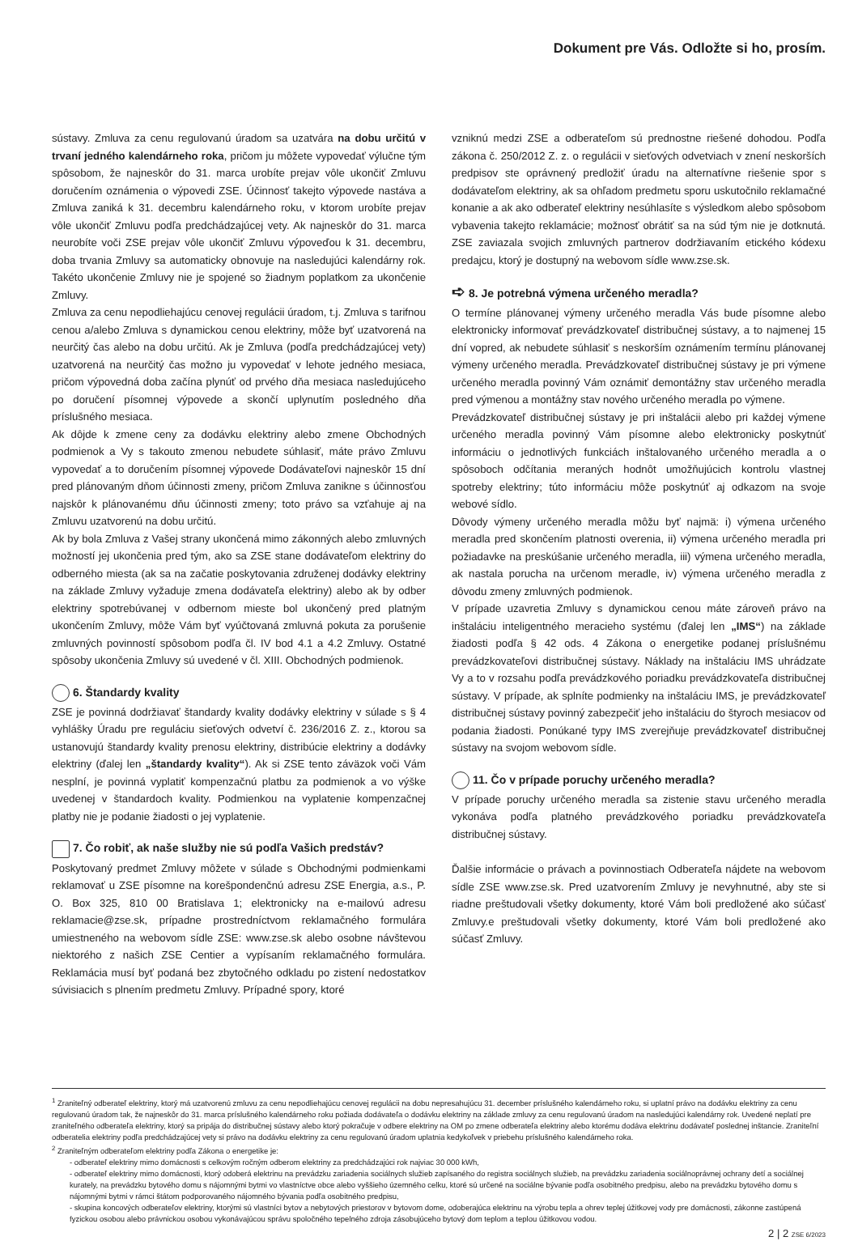Dokument pre Vás. Odložte si ho, prosím.
sústavy. Zmluva za cenu regulovanú úradom sa uzatvára na dobu určitú v trvaní jedného kalendárneho roka, pričom ju môžete vypovedať výlučne tým spôsobom, že najneskôr do 31. marca urobíte prejav vôle ukončiť Zmluvu doručením oznámenia o výpovedi ZSE. Účinnosť takejto výpovede nastáva a Zmluva zaniká k 31. decembru kalendárneho roku, v ktorom urobíte prejav vôle ukončiť Zmluvu podľa predchádzajúcej vety. Ak najneskôr do 31. marca neurobíte voči ZSE prejav vôle ukončiť Zmluvu výpoveďou k 31. decembru, doba trvania Zmluvy sa automaticky obnovuje na nasledujúci kalendárny rok. Takéto ukončenie Zmluvy nie je spojené so žiadnym poplatkom za ukončenie Zmluvy.
Zmluva za cenu nepodliehajúcu cenovej regulácii úradom, t.j. Zmluva s tarifnou cenou a/alebo Zmluva s dynamickou cenou elektriny, môže byť uzatvorená na neurčitý čas alebo na dobu určitú. Ak je Zmluva (podľa predchádzajúcej vety) uzatvorená na neurčitý čas možno ju vypovedať v lehote jedného mesiaca, pričom výpovedná doba začína plynúť od prvého dňa mesiaca nasledujúceho po doručení písomnej výpovede a skončí uplynutím posledného dňa príslušného mesiaca.
Ak dôjde k zmene ceny za dodávku elektriny alebo zmene Obchodných podmienok a Vy s takouto zmenou nebudete súhlasiť, máte právo Zmluvu vypovedať a to doručením písomnej výpovede Dodávateľovi najneskôr 15 dní pred plánovaným dňom účinnosti zmeny, pričom Zmluva zanikne s účinnosťou najskôr k plánovanému dňu účinnosti zmeny; toto právo sa vzťahuje aj na Zmluvu uzatvorenú na dobu určitú.
Ak by bola Zmluva z Vašej strany ukončená mimo zákonných alebo zmluvných možností jej ukončenia pred tým, ako sa ZSE stane dodávateľom elektriny do odberného miesta (ak sa na začatie poskytovania združenej dodávky elektriny na základe Zmluvy vyžaduje zmena dodávateľa elektriny) alebo ak by odber elektriny spotrebúvanej v odbernom mieste bol ukončený pred platným ukončením Zmluvy, môže Vám byť vyúčtovaná zmluvná pokuta za porušenie zmluvných povinností spôsobom podľa čl. IV bod 4.1 a 4.2 Zmluvy. Ostatné spôsoby ukončenia Zmluvy sú uvedené v čl. XIII. Obchodných podmienok.
6. Štandardy kvality
ZSE je povinná dodržiavať štandardy kvality dodávky elektriny v súlade s § 4 vyhlášky Úradu pre reguláciu sieťových odvetví č. 236/2016 Z. z., ktorou sa ustanovujú štandardy kvality prenosu elektriny, distribúcie elektriny a dodávky elektriny (ďalej len „štandardy kvality“). Ak si ZSE tento záväzok voči Vám nesplní, je povinná vyplatiť kompenzačnú platbu za podmienok a vo výške uvedenej v štandardoch kvality. Podmienkou na vyplatenie kompenzačnej platby nie je podanie žiadosti o jej vyplatenie.
7. Čo robiť, ak naše služby nie sú podľa Vašich predstáv?
Poskytovaný predmet Zmluvy môžete v súlade s Obchodnými podmienkami reklamovať u ZSE písomne na korešpondenčnú adresu ZSE Energia, a.s., P. O. Box 325, 810 00 Bratislava 1; elektronicky na e-mailovú adresu reklamacie@zse.sk, prípadne prostredníctvom reklamačného formulára umiestneného na webovom sídle ZSE: www.zse.sk alebo osobne návštevou niektorého z našich ZSE Centier a vypísaním reklamačného formulára. Reklamácia musí byť podaná bez zbytočného odkladu po zistení nedostatkov súvisiacich s plnením predmetu Zmluvy. Prípadné spory, ktoré
vzniknú medzi ZSE a odberateľom sú prednostne riešené dohodou. Podľa zákona č. 250/2012 Z. z. o regulácii v sieťových odvetviach v znení neskorších predpisov ste oprávnený predložiť úradu na alternatívne riešenie spor s dodávateľom elektriny, ak sa ohľadom predmetu sporu uskutočnilo reklamačné konanie a ak ako odberateľ elektriny nesúhlasíte s výsledkom alebo spôsobom vybavenia takejto reklamácie; možnosť obrátiť sa na súd tým nie je dotknutá. ZSE zaviazala svojich zmluvných partnerov dodržiavaním etického kódexu predajcu, ktorý je dostupný na webovom sídle www.zse.sk.
➪ 8. Je potrebná výmena určeného meradla?
O termíne plánovanej výmeny určeného meradla Vás bude písomne alebo elektronicky informovať prevádzkovateľ distribučnej sústavy, a to najmenej 15 dní vopred, ak nebudete súhlasiť s neskorším oznámením termínu plánovanej výmeny určeného meradla. Prevádzkovateľ distribučnej sústavy je pri výmene určeného meradla povinný Vám oznámiť demontážny stav určeného meradla pred výmenou a montážny stav nového určeného meradla po výmene.
Prevádzkovateľ distribučnej sústavy je pri inštalácii alebo pri každej výmene určeného meradla povinný Vám písomne alebo elektronicky poskytnúť informáciu o jednotlivých funkciách inštalovaného určeného meradla a o spôsoboch odčítania meraných hodnôt umožňujúcich kontrolu vlastnej spotreby elektriny; túto informáciu môže poskytnúť aj odkazom na svoje webové sídlo.
Dôvody výmeny určeného meradla môžu byť najmä: i) výmena určeného meradla pred skončením platnosti overenia, ii) výmena určeného meradla pri požiadavke na preskúšanie určeného meradla, iii) výmena určeného meradla, ak nastala porucha na určenom meradle, iv) výmena určeného meradla z dôvodu zmeny zmluvných podmienok.
V prípade uzavretia Zmluvy s dynamickou cenou máte zároveň právo na inštaláciu inteligentného meracieho systému (ďalej len „IMS“) na základe žiadosti podľa § 42 ods. 4 Zákona o energetike podanej príslušnému prevádzkovateľovi distribučnej sústavy. Náklady na inštaláciu IMS uhrádzate Vy a to v rozsahu podľa prevádzkového poriadku prevádzkovateľa distribučnej sústavy. V prípade, ak splníte podmienky na inštaláciu IMS, je prevádzkovateľ distribučnej sústavy povinný zabezpečiť jeho inštaláciu do štyroch mesiacov od podania žiadosti. Ponúkané typy IMS zverejňuje prevádzkovateľ distribučnej sústavy na svojom webovom sídle.
11. Čo v prípade poruchy určeného meradla?
V prípade poruchy určeného meradla sa zistenie stavu určeného meradla vykonáva podľa platného prevádzkového poriadku prevádzkovateľa distribučnej sústavy.
Ďalšie informácie o právach a povinnostiach Odberateľa nájdete na webovom sídle ZSE www.zse.sk. Pred uzatvorením Zmluvy je nevyhnutné, aby ste si riadne preštudovali všetky dokumenty, ktoré Vám boli predložené ako súčasť Zmluvy.e preštudovali všetky dokumenty, ktoré Vám boli predložené ako súčasť Zmluvy.
<sup>1</sup> Zraniteľný odberateľ elektriny, ktorý má uzatvorenú zmluvu za cenu nepodliehajúcu cenovej regulácii na dobu nepresahujúcu 31. december príslušného kalendárneho roku, si uplatní právo na dodávku elektriny za cenu regulovanú úradom tak, že najneskôr do 31. marca príslušného kalendárneho roku požiada dodávateľa o dodávku elektriny na základe zmluvy za cenu regulovanú úradom na nasledujúci kalendárny rok. Uvedené neplatí pre zraniteľného odberateľa elektriny, ktorý sa pripája do distribučnej sústavy alebo ktorý pokračuje v odbere elektriny na OM po zmene odberateľa elektriny alebo ktorému dodáva elektrinu dodávateľ poslednej inštancie. Zraniteľní odberatelia elektriny podľa predchádzajúcej vety si právo na dodávku elektriny za cenu regulovanú úradom uplatnia kedykoľvek v priebehu príslušného kalendárneho roka.
<sup>2</sup> Zraniteľným odberateľom elektriny podľa Zákona o energetike je:
- odberateľ elektriny mimo domácnosti s celkovým ročným odberom elektriny za predchádzajúci rok najviac 30 000 kWh,
- odberateľ elektriny mimo domácnosti, ktorý odoberá elektrinu na prevádzku zariadenia sociálnych služieb zapísaného do registra sociálnych služieb, na prevádzku zariadenia sociálnoprávnej ochrany detí a sociálnej kurately, na prevádzku bytového domu s nájomnými bytmi vo vlastníctve obce alebo vyššieho územného celku, ktoré sú určené na sociálne bývanie podľa osobitného predpisu, alebo na prevádzku bytového domu s nájomnými bytmi v rámci štátom podporovaného nájomného bývania podľa osobitného predpisu,
- skupina koncových odberateľov elektriny, ktorými sú vlastníci bytov a nebytových priestorov v bytovom dome, odoberajúca elektrinu na výrobu tepla a ohrev teplej úžitkovej vody pre domácnosti, zákonne zastúpená fyzickou osobou alebo právnickou osobou vykonávajúcou správu spoločného tepelného zdroja zásobujúceho bytový dom teplom a teplou úžitkovou vodou.
2 | 2 ZSE 6/2023